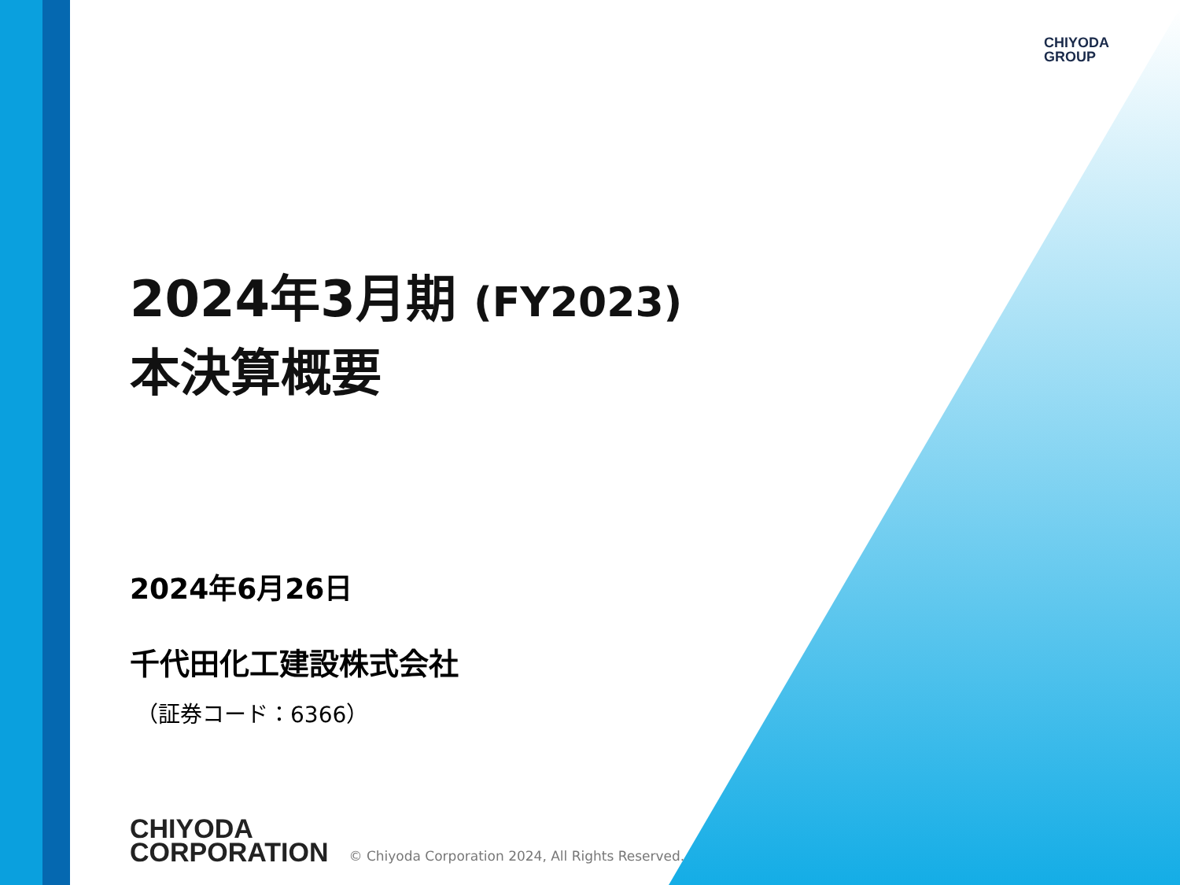CHIYODA
GROUP
2024年3月期 (FY2023)
本決算概要
2024年6月26日
千代田化工建設株式会社
（証券コード：6366）
CHIYODA
CORPORATION
© Chiyoda Corporation 2024, All Rights Reserved.